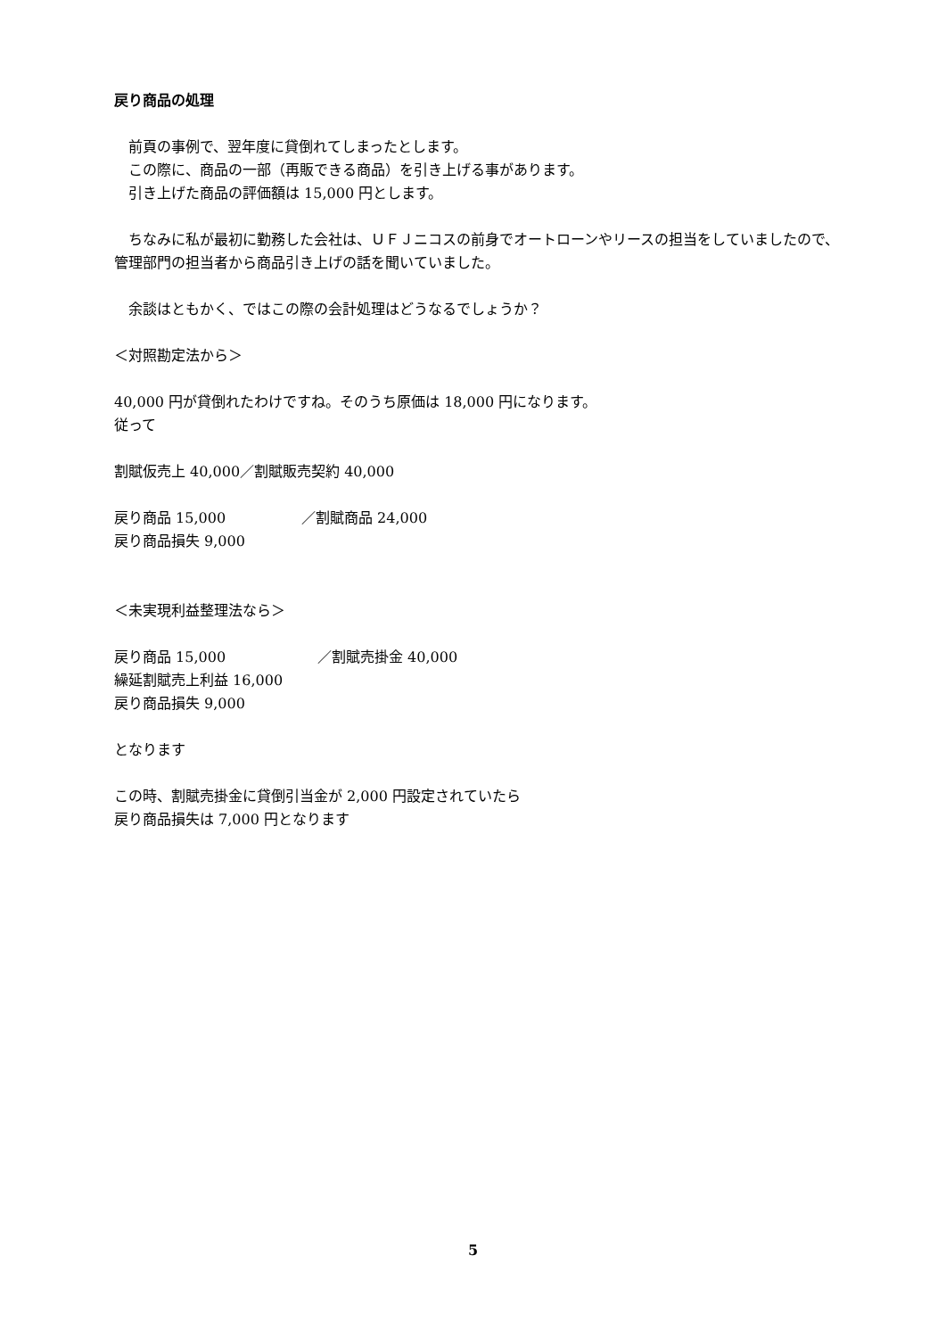戻り商品の処理
　前頁の事例で、翌年度に貸倒れてしまったとします。
　この際に、商品の一部（再販できる商品）を引き上げる事があります。
　引き上げた商品の評価額は 15,000 円とします。
　ちなみに私が最初に勤務した会社は、ＵＦＪニコスの前身でオートローンやリースの担当をしていましたので、管理部門の担当者から商品引き上げの話を聞いていました。
　余談はともかく、ではこの際の会計処理はどうなるでしょうか？
＜対照勘定法から＞
40,000 円が貸倒れたわけですね。そのうち原価は 18,000 円になります。
従って
割賦仮売上 40,000／割賦販売契約 40,000
戻り商品 15,000 ／割賦商品 24,000
戻り商品損失 9,000
＜未実現利益整理法なら＞
戻り商品 15,000 ／割賦売掛金 40,000
繰延割賦売上利益 16,000
戻り商品損失 9,000
となります
この時、割賦売掛金に貸倒引当金が 2,000 円設定されていたら
戻り商品損失は 7,000 円となります
5